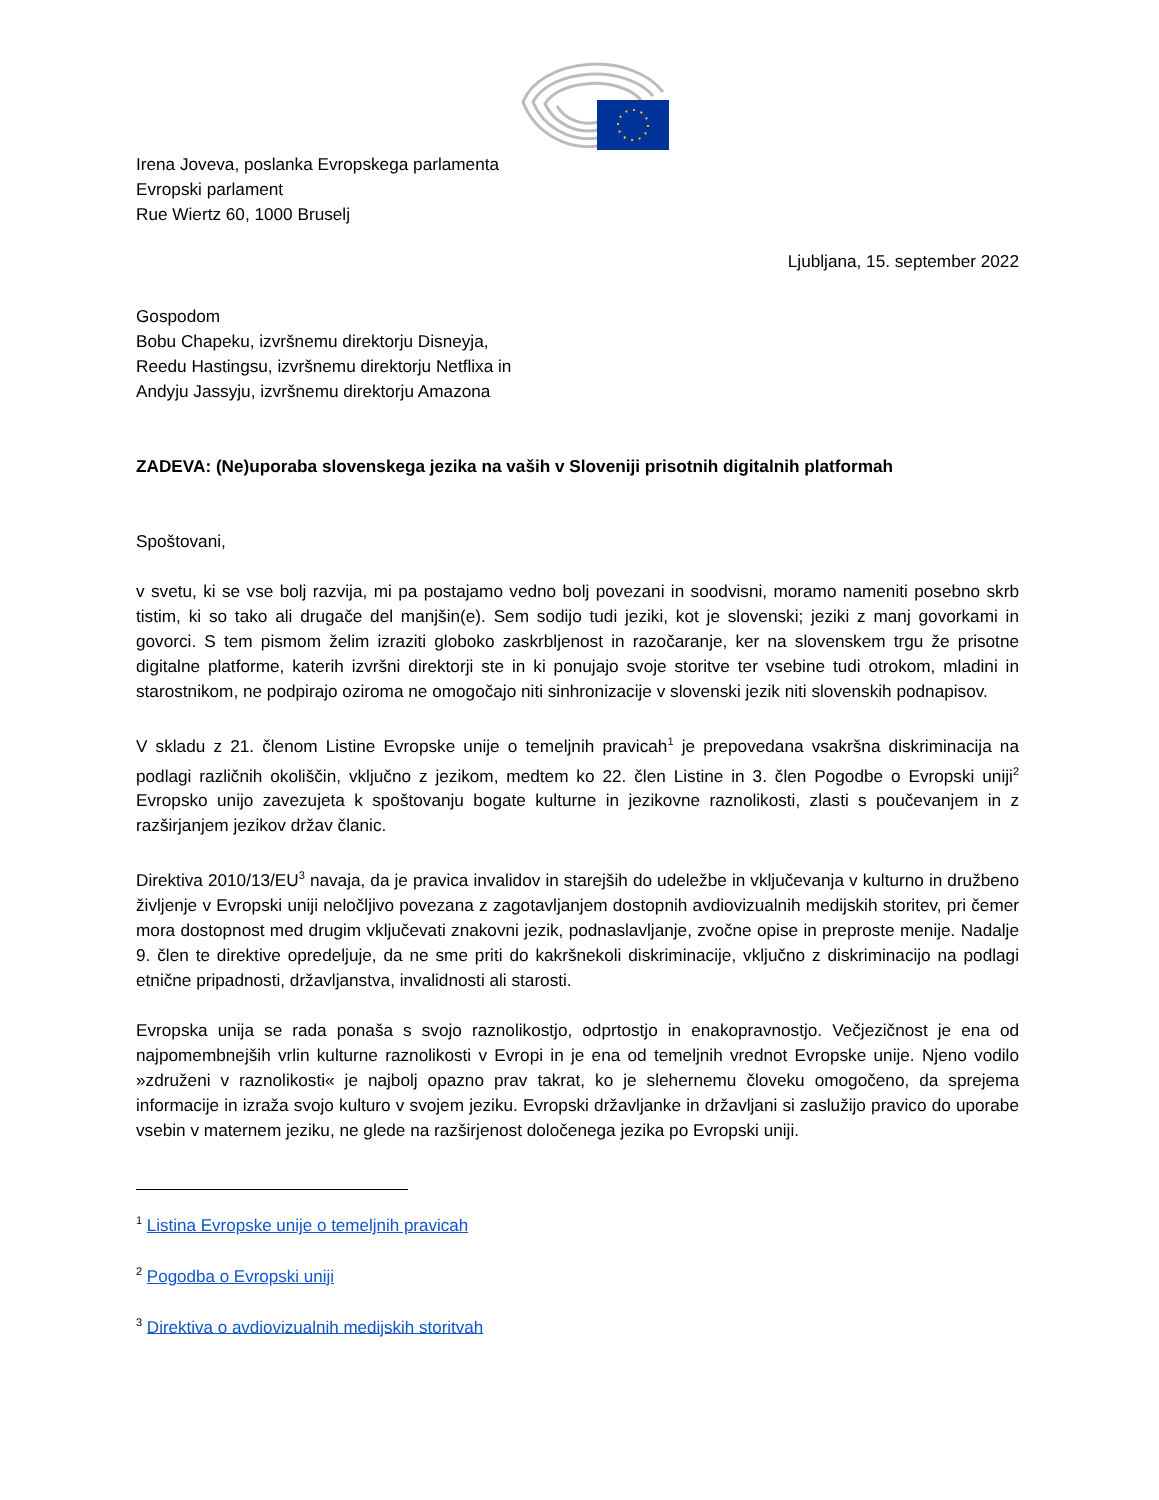Irena Joveva, poslanka Evropskega parlamenta
Evropski parlament
Rue Wiertz 60, 1000 Bruselj
Ljubljana, 15. september 2022
Gospodom
Bobu Chapeku, izvršnemu direktorju Disneyja,
Reedu Hastingsu, izvršnemu direktorju Netflixa in
Andyju Jassyju, izvršnemu direktorju Amazona
ZADEVA: (Ne)uporaba slovenskega jezika na vaših v Sloveniji prisotnih digitalnih platformah
Spoštovani,
v svetu, ki se vse bolj razvija, mi pa postajamo vedno bolj povezani in soodvisni, moramo nameniti posebno skrb tistim, ki so tako ali drugače del manjšin(e). Sem sodijo tudi jeziki, kot je slovenski; jeziki z manj govorkami in govorci. S tem pismom želim izraziti globoko zaskrbljenost in razočaranje, ker na slovenskem trgu že prisotne digitalne platforme, katerih izvršni direktorji ste in ki ponujajo svoje storitve ter vsebine tudi otrokom, mladini in starostnikom, ne podpirajo oziroma ne omogočajo niti sinhronizacije v slovenski jezik niti slovenskih podnapisov.
V skladu z 21. členom Listine Evropske unije o temeljnih pravicah<sup>1</sup> je prepovedana vsakršna diskriminacija na podlagi različnih okoliščin, vključno z jezikom, medtem ko 22. člen Listine in 3. člen Pogodbe o Evropski uniji<sup>2</sup> Evropsko unijo zavezujeta k spoštovanju bogate kulturne in jezikovne raznolikosti, zlasti s poučevanjem in z razširjanjem jezikov držav članic.
Direktiva 2010/13/EU<sup>3</sup> navaja, da je pravica invalidov in starejših do udeležbe in vključevanja v kulturno in družbeno življenje v Evropski uniji neločljivo povezana z zagotavljanjem dostopnih avdiovizualnih medijskih storitev, pri čemer mora dostopnost med drugim vključevati znakovni jezik, podnaslavljanje, zvočne opise in preproste menije. Nadalje 9. člen te direktive opredeljuje, da ne sme priti do kakršnekoli diskriminacije, vključno z diskriminacijo na podlagi etnične pripadnosti, državljanstva, invalidnosti ali starosti.
Evropska unija se rada ponaša s svojo raznolikostjo, odprtostjo in enakopravnostjo. Večjezičnost je ena od najpomembnejših vrlin kulturne raznolikosti v Evropi in je ena od temeljnih vrednot Evropske unije. Njeno vodilo »združeni v raznolikosti« je najbolj opazno prav takrat, ko je slehernemu človeku omogočeno, da sprejema informacije in izraža svojo kulturo v svojem jeziku. Evropski državljanke in državljani si zaslužijo pravico do uporabe vsebin v maternem jeziku, ne glede na razširjenost določenega jezika po Evropski uniji.
<sup>1</sup> Listina Evropske unije o temeljnih pravicah
<sup>2</sup> Pogodba o Evropski uniji
<sup>3</sup> Direktiva o avdiovizualnih medijskih storitvah